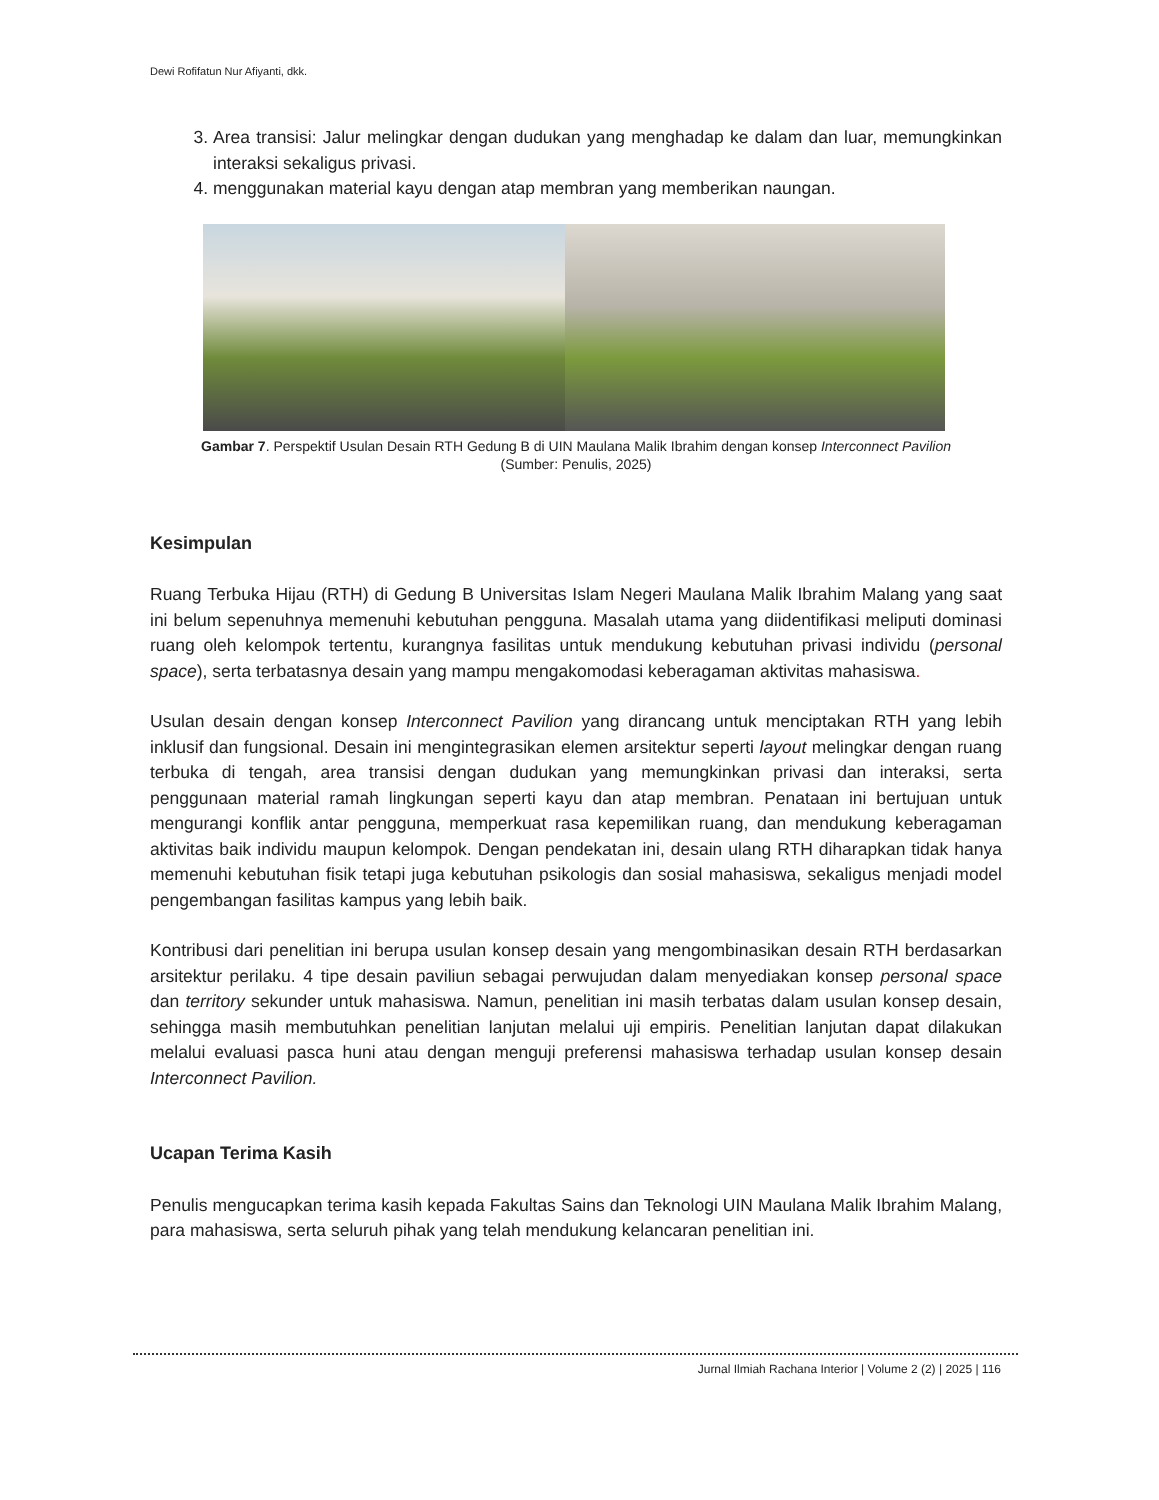Dewi Rofifatun Nur Afiyanti, dkk.
3. Area transisi: Jalur melingkar dengan dudukan yang menghadap ke dalam dan luar, memungkinkan interaksi sekaligus privasi.
4. menggunakan material kayu dengan atap membran yang memberikan naungan.
Gambar 7. Perspektif Usulan Desain RTH Gedung B di UIN Maulana Malik Ibrahim dengan konsep Interconnect Pavilion
(Sumber: Penulis, 2025)
Kesimpulan
Ruang Terbuka Hijau (RTH) di Gedung B Universitas Islam Negeri Maulana Malik Ibrahim Malang yang saat ini belum sepenuhnya memenuhi kebutuhan pengguna. Masalah utama yang diidentifikasi meliputi dominasi ruang oleh kelompok tertentu, kurangnya fasilitas untuk mendukung kebutuhan privasi individu (personal space), serta terbatasnya desain yang mampu mengakomodasi keberagaman aktivitas mahasiswa.
Usulan desain dengan konsep Interconnect Pavilion yang dirancang untuk menciptakan RTH yang lebih inklusif dan fungsional. Desain ini mengintegrasikan elemen arsitektur seperti layout melingkar dengan ruang terbuka di tengah, area transisi dengan dudukan yang memungkinkan privasi dan interaksi, serta penggunaan material ramah lingkungan seperti kayu dan atap membran. Penataan ini bertujuan untuk mengurangi konflik antar pengguna, memperkuat rasa kepemilikan ruang, dan mendukung keberagaman aktivitas baik individu maupun kelompok. Dengan pendekatan ini, desain ulang RTH diharapkan tidak hanya memenuhi kebutuhan fisik tetapi juga kebutuhan psikologis dan sosial mahasiswa, sekaligus menjadi model pengembangan fasilitas kampus yang lebih baik.
Kontribusi dari penelitian ini berupa usulan konsep desain yang mengombinasikan desain RTH berdasarkan arsitektur perilaku. 4 tipe desain paviliun sebagai perwujudan dalam menyediakan konsep personal space dan territory sekunder untuk mahasiswa. Namun, penelitian ini masih terbatas dalam usulan konsep desain, sehingga masih membutuhkan penelitian lanjutan melalui uji empiris. Penelitian lanjutan dapat dilakukan melalui evaluasi pasca huni atau dengan menguji preferensi mahasiswa terhadap usulan konsep desain Interconnect Pavilion.
Ucapan Terima Kasih
Penulis mengucapkan terima kasih kepada Fakultas Sains dan Teknologi UIN Maulana Malik Ibrahim Malang, para mahasiswa, serta seluruh pihak yang telah mendukung kelancaran penelitian ini.
Jurnal Ilmiah Rachana Interior | Volume 2 (2) | 2025 | 116